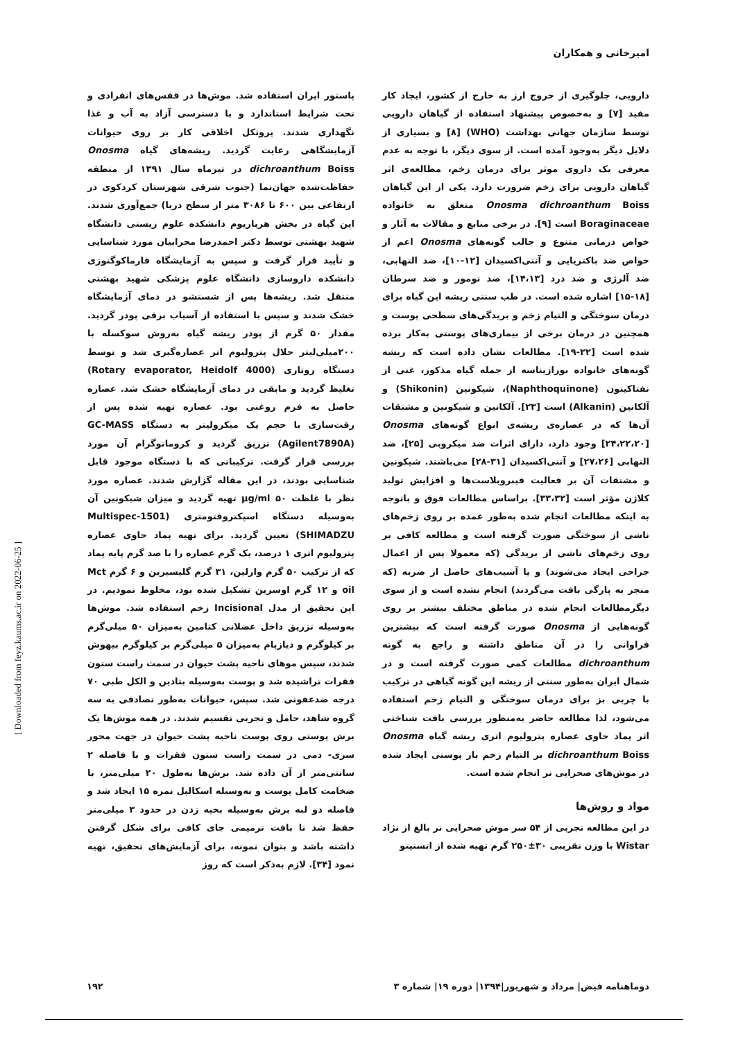امیرخانی و همکاران
دارویی، جلوگیری از خروج ارز به خارج از کشور، ایجاد کار مفید [۷] و به‌خصوص پیشنهاد استفاده از گیاهان دارویی توسط سازمان جهانی بهداشت (WHO) [۸] و بسیاری از دلایل دیگر به‌وجود آمده است. از سوی دیگر، با توجه به عدم معرفی یک داروی موثر برای درمان زخم، مطالعه‌ی اثر گیاهان دارویی برای زخم ضرورت دارد. یکی از این گیاهان Onosma dichroanthum Boiss متعلق به خانواده Boraginaceae است [۹]. در برخی منابع و مقالات به آثار و خواص درمانی متنوع و جالب گونه‌های Onosma اعم از خواص ضد باکتریایی و آنتی‌اکسیدان [۱۲-۱۰]، ضد التهابی، ضد آلرژی و ضد درد [۱۴،۱۳]، ضد تومور و ضد سرطان [۱۸-۱۵] اشاره شده است. در طب سنتی ریشه این گیاه برای درمان سوختگی و التیام زخم و بریدگی‌های سطحی پوست و همچنین در درمان برخی از بیماری‌های پوستی به‌کار برده شده است [۲۲-۱۹]. مطالعات نشان داده است که ریشه گونه‌های خانواده بوراژیناسه از جمله گیاه مذکور، غنی از نفتاکینون (Naphthoquinone)، شیکونین (Shikonin) و آلکانین (Alkanin) است [۲۳]. آلکانین و شیکونین و مشتقات آن‌ها که در عصاره‌ی ریشه‌ی انواع گونه‌های Onosma [۲۴،۲۲،۲۰] وجود دارد، دارای اثرات ضد میکروبی [۲۵]، ضد التهابی [۲۷،۲۶] و آنتی‌اکسیدان [۳۱-۲۸] می‌باشند. شیکونین و مشتقات آن بر فعالیت فیبروبلاست‌ها و افزایش تولید کلاژن مؤثر است [۳۳،۳۲]. براساس مطالعات فوق و باتوجه به اینکه مطالعات انجام شده به‌طور عمده بر روی زخم‌های ناشی از سوختگی صورت گرفته است و مطالعه کافی بر روی زخم‌های ناشی از بریدگی (که معمولا پس از اعمال جراحی ایجاد می‌شوند) و یا آسیب‌های حاصل از ضربه (که منجر به پارگی بافت می‌گردند) انجام نشده است و از سوی دیگرمطالعات انجام شده در مناطق مختلف بیشتر بر روی گونه‌هایی از Onosma صورت گرفته است که بیشترین فراوانی را در آن مناطق داشته و راجع به گونه dichroanthum مطالعات کمی صورت گرفته است و در شمال ایران به‌طور سنتی از ریشه این گونه گیاهی در ترکیب با چربی بز برای درمان سوختگی و التیام زخم استفاده می‌شود، لذا مطالعه حاضر به‌منظور بررسی بافت شناختی اثر پماد حاوی عصاره پترولیوم اتری ریشه گیاه Onosma dichroanthum Boiss بر التیام زخم باز پوستی ایجاد شده در موش‌های صحرایی نر انجام شده است.
مواد و روش‌ها
در این مطالعه تجربی از ۵۴ سر موش صحرایی نر بالغ از نژاد Wistar با وزن تقریبی ۳۰±۲۵۰ گرم تهیه شده از انستیتو
پاستور ایران استفاده شد. موش‌ها در قفس‌های انفرادی و تحت شرایط استاندارد و با دسترسی آزاد به آب و غذا نگهداری شدند. پروتکل اخلاقی کار بر روی حیوانات آزمایشگاهی رعایت گردید. ریشه‌های گیاه Onosma dichroanthum Boiss در تیرماه سال ۱۳۹۱ از منطقه حفاظت‌شده جهان‌نما (جنوب شرقی شهرستان کردکوی در ارتفاعی بین ۶۰۰ تا ۳۰۸۶ متر از سطح دریا) جمع‌آوری شدند. این گیاه در بخش هرباریوم دانشکده علوم زیستی دانشگاه شهید بهشتی توسط دکتر احمدرضا محرابیان مورد شناسایی و تأیید قرار گرفت و سپس به آزمایشگاه فارماکوگنوزی دانشکده داروسازی دانشگاه علوم پزشکی شهید بهشتی منتقل شد. ریشه‌ها پس از شستشو در دمای آزمایشگاه خشک شدند و سپس با استفاده از آسیاب برقی پودر گردید. مقدار ۵۰ گرم از پودر ریشه گیاه به‌روش سوکسله با ۲۰۰میلی‌لیتر حلال پترولیوم اتر عصاره‌گیری شد و توسط دستگاه روتاری (Rotary evaporator, Heidolf 4000) تغلیظ گردید و مابقی در دمای آزمایشگاه خشک شد. عصاره حاصل به فرم روغنی بود. عصاره تهیه شده پس از رقت‌سازی با حجم یک میکرولیتر به دستگاه GC-MASS (Agilent7890A) تزریق گردید و کروماتوگرام آن مورد بررسی قرار گرفت. ترکیباتی که با دستگاه موجود قابل شناسایی بودند، در این مقاله گزارش شدند. عصاره مورد نظر با غلظت ۵۰ μg/ml تهیه گردید و میزان شیکونین آن به‌وسیله دستگاه اسپکتروفتومتری (Multispec-1501 SHIMADZU) تعیین گردید. برای تهیه پماد حاوی عصاره پترولیوم اتری ۱ درصد، یک گرم عصاره را با صد گرم پایه پماد که از ترکیب ۵۰ گرم وازلین، ۳۱ گرم گلیسیرین و ۶ گرم Mct oil و ۱۲ گرم اوسرین تشکیل شده بود، مخلوط نمودیم. در این تحقیق از مدل Incisional زخم استفاده شد. موش‌ها به‌وسیله تزریق داخل عضلانی کتامین به‌میزان ۵۰ میلی‌گرم بر کیلوگرم و دیازپام به‌میزان ۵ میلی‌گرم بر کیلوگرم بیهوش شدند، سپس موهای ناحیه پشت حیوان در سمت راست ستون فقرات تراشیده شد و پوست به‌وسیله بتادین و الکل طبی ۷۰ درجه ضدعفونی شد. سپس، حیوانات به‌طور تصادفی به سه گروه شاهد، حامل و تجربی تقسیم شدند. در همه موش‌ها یک برش پوستی روی پوست ناحیه پشت حیوان در جهت محور سری- دمی در سمت راست ستون فقرات و با فاصله ۲ سانتی‌متر از آن داده شد. برش‌ها به‌طول ۲۰ میلی‌متر، با ضخامت کامل پوست و به‌وسیله اسکالپل نمره ۱۵ ایجاد شد و فاصله دو لبه برش به‌وسیله بخیه زدن در حدود ۳ میلی‌متر حفظ شد تا بافت ترمیمی جای کافی برای شکل گرفتن داشته باشد و بتوان نمونه، برای آزمایش‌های تحقیق، تهیه نمود [۳۴]. لازم به‌ذکر است که روز
[ Downloaded from feyz.kaums.ac.ir on 2022-06-25 ]
دوماهنامه فیض| مرداد و شهریور|۱۳۹۴| دوره ۱۹| شماره ۳
۱۹۲